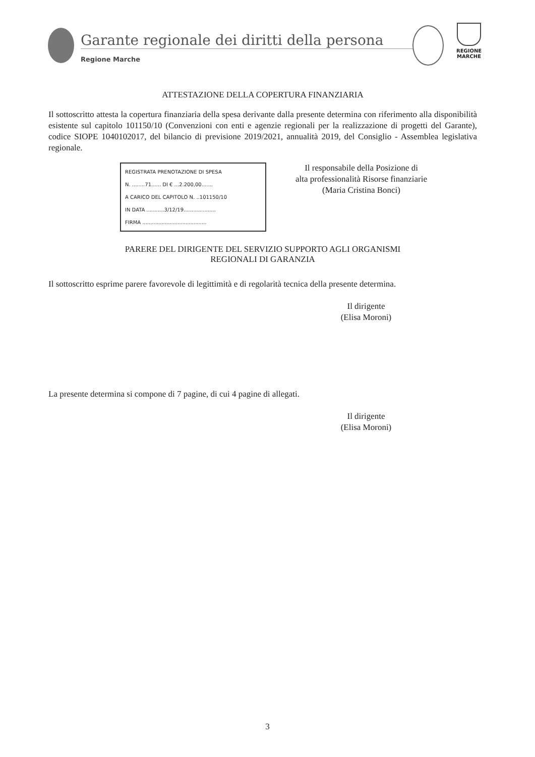Garante regionale dei diritti della persona
Regione Marche
REGIONE MARCHE
ATTESTAZIONE DELLA COPERTURA FINANZIARIA
Il sottoscritto attesta la copertura finanziaria della spesa derivante dalla presente determina con riferimento alla disponibilità esistente sul capitolo 101150/10 (Convenzioni con enti e agenzie regionali per la realizzazione di progetti del Garante), codice SIOPE 1040102017, del bilancio di previsione 2019/2021, annualità 2019, del Consiglio - Assemblea legislativa regionale.
REGISTRATA PRENOTAZIONE DI SPESA
N. ........71...... DI € ...2.200,00.......
A CARICO DEL CAPITOLO N. ..101150/10
IN DATA ...........3/12/19....................
FIRMA ........................................
Il responsabile della Posizione di
alta professionalità Risorse finanziarie
(Maria Cristina Bonci)
PARERE DEL DIRIGENTE DEL SERVIZIO SUPPORTO AGLI ORGANISMI
REGIONALI DI GARANZIA
Il sottoscritto esprime parere favorevole di legittimità e di regolarità tecnica della presente determina.
Il dirigente
(Elisa Moroni)
La presente determina si compone di 7 pagine, di cui 4 pagine di allegati.
Il dirigente
(Elisa Moroni)
3